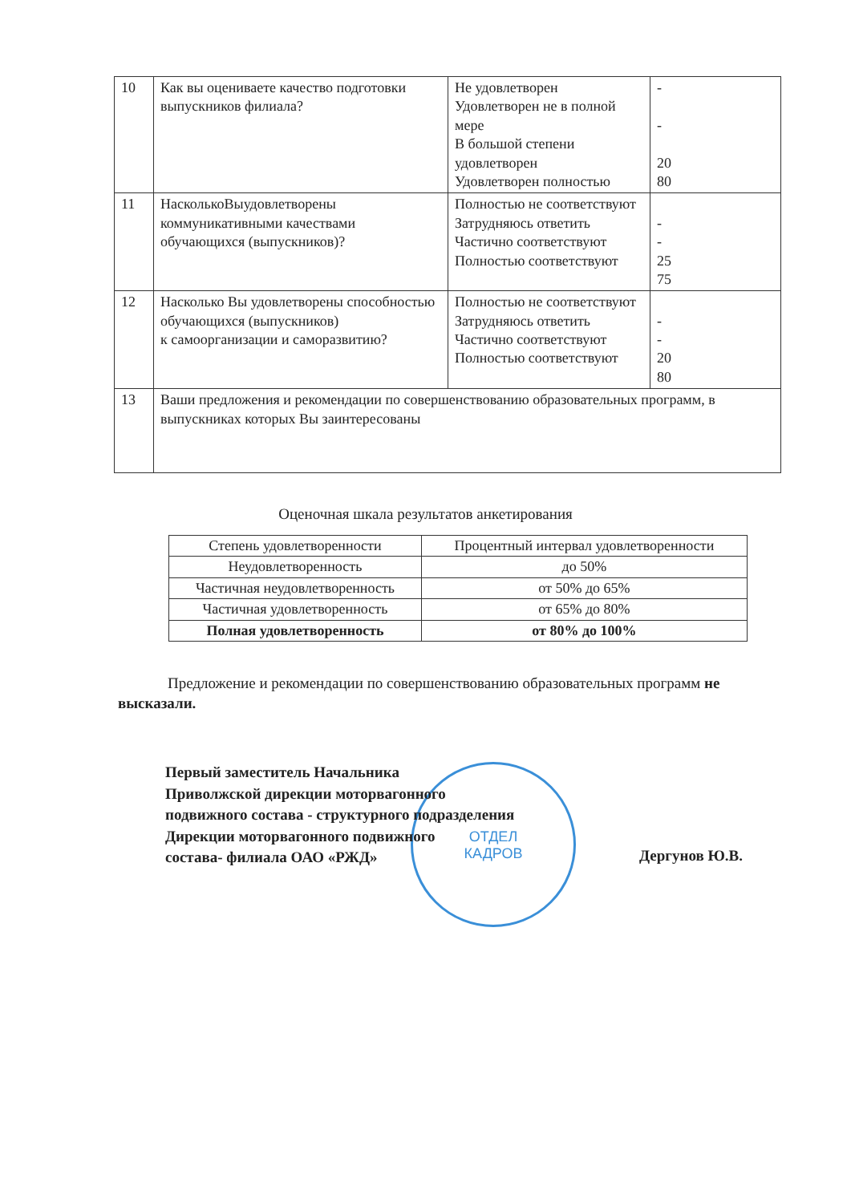| 10 | Как вы оцениваете качество подготовки выпускников филиала? | Не удовлетворен Удовлетворен не в полной мере В большой степени удовлетворен Удовлетворен полностью | - - 20 80 |
| 11 | НасколькоВыудовлетворены коммуникативными качествами обучающихся (выпускников)? | Полностью не соответствуют Затрудняюсь ответить Частично соответствуют Полностью соответствуют | - - 25 75 |
| 12 | Насколько Вы удовлетворены способностью обучающихся (выпускников) к самоорганизации и саморазвитию? | Полностью не соответствуют Затрудняюсь ответить Частично соответствуют Полностью соответствуют | - - 20 80 |
| 13 | Ваши предложения и рекомендации по совершенствованию образовательных программ, в выпускниках которых Вы заинтересованы | | |
Оценочная шкала результатов анкетирования
| Степень удовлетворенности | Процентный интервал удовлетворенности |
| --- | --- |
| Неудовлетворенность | до 50% |
| Частичная неудовлетворенность | от 50% до 65% |
| Частичная удовлетворенность | от 65% до 80% |
| Полная удовлетворенность | от 80% до 100% |
Предложение и рекомендации по совершенствованию образовательных программ не высказали.
ОТДЕЛ
КАДРОВ
Первый заместитель Начальника
Приволжской дирекции моторвагонного
подвижного состава - структурного подразделения
Дирекции моторвагонного подвижного
состава- филиала ОАО «РЖД»
Дергунов Ю.В.